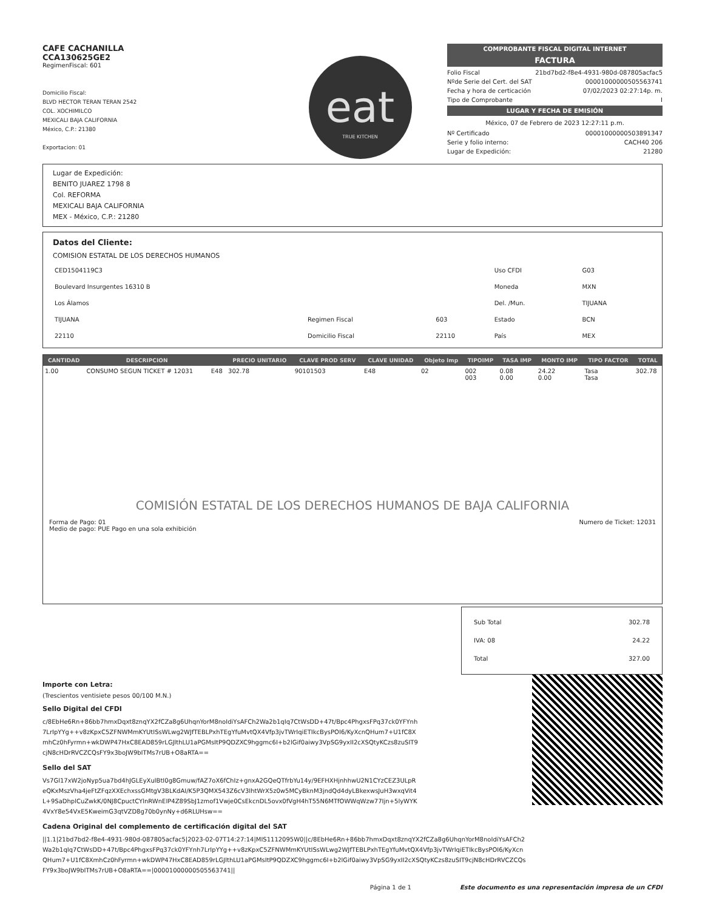CAFE CACHANILLA
CCA130625GE2
RegimenFiscal: 601
Domicilio Fiscal:
BLVD HECTOR TERAN TERAN 2542
COL. XOCHIMILCO
MEXICALI BAJA CALIFORNIA
México, C.P.: 21380
Exportacion: 01
eat
TRUE KITCHEN
COMPROBANTE FISCAL DIGITAL INTERNET
FACTURA
Folio Fiscal 21bd7bd2-f8e4-4931-980d-087805acfac5
Nºde Serie del Cert. del SAT 00001000000505563741
Fecha y hora de certicación 07/02/2023 02:27:14p. m.
Tipo de Comprobante I
LUGAR Y FECHA DE EMISIÓN
México, 07 de Febrero de 2023 12:27:11 p.m.
Nº Certificado 00001000000503891347
Serie y folio interno: CACH40 206
Lugar de Expedición: 21280
Lugar de Expedición:
BENITO JUAREZ 1798 8
Col. REFORMA
MEXICALI BAJA CALIFORNIA
MEX - México, C.P.: 21280
Datos del Cliente:
COMISION ESTATAL DE LOS DERECHOS HUMANOS
| CED1504119C3 | | | Uso CFDI | G03 |
| Boulevard Insurgentes 16310 B | | | Moneda | MXN |
| Los Álamos | | | Del. /Mun. | TIJUANA |
| TIJUANA | Regimen Fiscal | 603 | Estado | BCN |
| 22110 | Domicilio Fiscal | 22110 | País | MEX |
| CANTIDAD | DESCRIPCION | | PRECIO UNITARIO | CLAVE PROD SERV | CLAVE UNIDAD | Objeto Imp | TIPOIMP | TASA IMP | MONTO IMP | TIPO FACTOR | TOTAL |
| --- | --- | --- | --- | --- | --- | --- | --- | --- | --- | --- | --- |
| 1.00 | CONSUMO SEGUN TICKET # 12031 | E48 | 302.78 | 90101503 | E48 | 02 | 002 003 | 0.08 0.00 | 24.22 0.00 | Tasa Tasa | 302.78 |
COMISIÓN ESTATAL DE LOS DERECHOS HUMANOS DE BAJA CALIFORNIA
Forma de Pago: 01
Medio de pago: PUE Pago en una sola exhibición Numero de Ticket: 12031
Sub Total 302.78
IVA: 08 24.22
Total 327.00
Importe con Letra:
(Trescientos ventisiete pesos 00/100 M.N.)
Sello Digital del CFDI
c/8EbHe6Rn+86bb7hmxDqxt8znqYX2fCZa8g6UhqnYorM8noIdiYsAFCh2Wa2b1qIq7CtWsDD+47t/Bpc4PhgxsFPq37ck0YFYnh7LrIpYYg++v8zKpxC5ZFNWMmKYUtISsWLwg2WJfTEBLPxhTEgYfuMvtQX4Vfp3jvTWrIqiETIkcBysPOI6/KyXcnQHum7+U1fC8XmhCz0hFyrmn+wkDWP47HxC8EAD859rLGJlthLU1aPGMsItP9QDZXC9hggmc6I+b2lGif0aiwy3VpSG9yxII2cXSQtyKCzs8zuSIT9cjN8cHDrRVCZCQsFY9x3boJW9bITMs7rUB+O8aRTA==
Sello del SAT
Vs7Gl17xW2joNyp5ua7bd4hJGLEyXulBtI0g8Gmuw/fAZ7oX6fChIz+gnxA2GQeQTfrbYu14y/9EFHXHjnhhwU2N1CYzCEZ3ULpReQKxMszVha4jeFtZFqzXXEchxssGMtgV3BLKdAI/K5P3QMX543Z6cV3IhtWrX5z0w5MCyBknM3jndQd4dyLBkexwsJuH3wxqVit4L+9SaDhplCuZwkK/0NJ8CpuctCYlnRWnEIP4Z89SbJ1zmof1Vwje0CsEkcnDL5ovx0fVgH4hT55N6MTfOWWqWzw77Ijn+5lyWYK4VxY8e54VxE5KweimG3qtVZD8g70b0ynNy+d6RLUHsw==
Cadena Original del complemento de certificación digital del SAT
||1.1|21bd7bd2-f8e4-4931-980d-087805acfac5|2023-02-07T14:27:14|MIS1112095W0||c/8EbHe6Rn+86bb7hmxDqxt8znqYX2fCZa8g6UhqnYorM8noIdiYsAFCh2Wa2b1qIq7CtWsDD+47t/Bpc4PhgxsFPq37ck0YFYnh7LrIpYYg++v8zKpxC5ZFNWMmKYUtISsWLwg2WJfTEBLPxhTEgYfuMvtQX4Vfp3jvTWrIqiETIkcBysPOI6/KyXcnQHum7+U1fC8XmhCz0hFyrmn+wkDWP47HxC8EAD859rLGJlthLU1aPGMsItP9QDZXC9hggmc6I+b2lGif0aiwy3VpSG9yxII2cXSQtyKCzs8zuSIT9cjN8cHDrRVCZCQsFY9x3boJW9bITMs7rUB+O8aRTA==|00001000000505563741||
Página 1 de 1 Este documento es una representación impresa de un CFDI